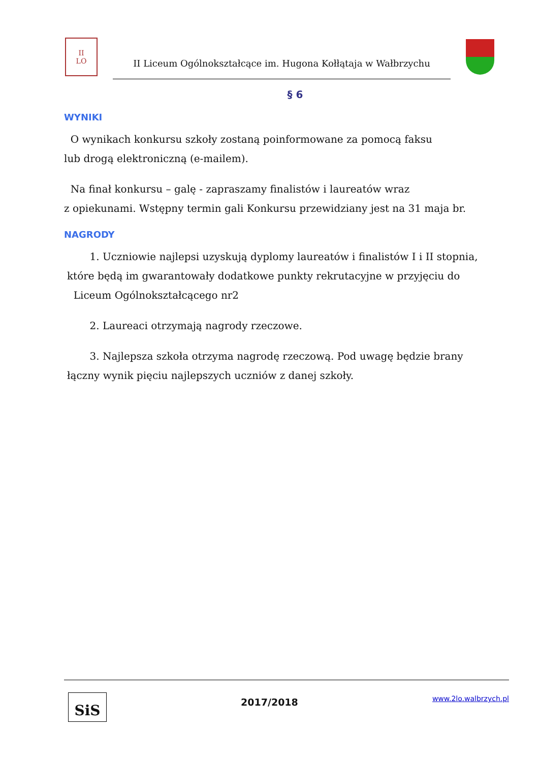II
LO
II Liceum Ogólnokształcące im. Hugona Kołłątaja w Wałbrzychu
§ 6
WYNIKI
O wynikach konkursu szkoły zostaną poinformowane za pomocą faksu
lub drogą elektroniczną (e-mailem).
Na finał konkursu – galę - zapraszamy finalistów i laureatów wraz
z opiekunami. Wstępny termin gali Konkursu przewidziany jest na 31 maja br.
NAGRODY
1. Uczniowie najlepsi uzyskują dyplomy laureatów i finalistów I i II stopnia,
które będą im gwarantowały dodatkowe punkty rekrutacyjne w przyjęciu do
Liceum Ogólnokształcącego nr2
2. Laureaci otrzymają nagrody rzeczowe.
3. Najlepsza szkoła otrzyma nagrodę rzeczową. Pod uwagę będzie brany
łączny wynik pięciu najlepszych uczniów z danej szkoły.
SiS
2017/2018
www.2lo.walbrzych.pl